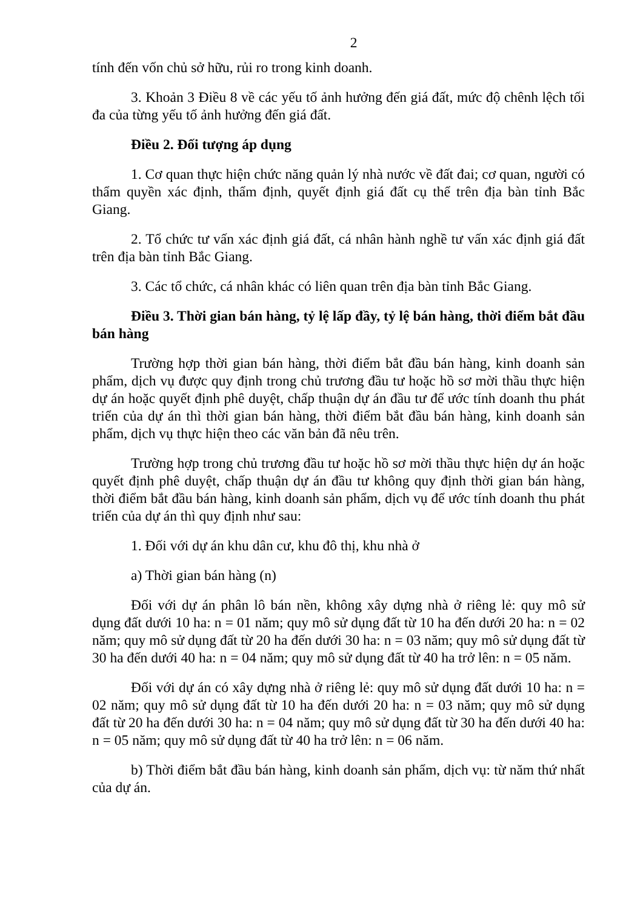2
tính đến vốn chủ sở hữu, rủi ro trong kinh doanh.
3. Khoản 3 Điều 8 về các yếu tố ảnh hưởng đến giá đất, mức độ chênh lệch tối đa của từng yếu tố ảnh hưởng đến giá đất.
Điều 2. Đối tượng áp dụng
1. Cơ quan thực hiện chức năng quản lý nhà nước về đất đai; cơ quan, người có thẩm quyền xác định, thẩm định, quyết định giá đất cụ thể trên địa bàn tỉnh Bắc Giang.
2. Tổ chức tư vấn xác định giá đất, cá nhân hành nghề tư vấn xác định giá đất trên địa bàn tỉnh Bắc Giang.
3. Các tổ chức, cá nhân khác có liên quan trên địa bàn tỉnh Bắc Giang.
Điều 3. Thời gian bán hàng, tỷ lệ lấp đầy, tỷ lệ bán hàng, thời điểm bắt đầu bán hàng
Trường hợp thời gian bán hàng, thời điểm bắt đầu bán hàng, kinh doanh sản phẩm, dịch vụ được quy định trong chủ trương đầu tư hoặc hồ sơ mời thầu thực hiện dự án hoặc quyết định phê duyệt, chấp thuận dự án đầu tư để ước tính doanh thu phát triển của dự án thì thời gian bán hàng, thời điểm bắt đầu bán hàng, kinh doanh sản phẩm, dịch vụ thực hiện theo các văn bản đã nêu trên.
Trường hợp trong chủ trương đầu tư hoặc hồ sơ mời thầu thực hiện dự án hoặc quyết định phê duyệt, chấp thuận dự án đầu tư không quy định thời gian bán hàng, thời điểm bắt đầu bán hàng, kinh doanh sản phẩm, dịch vụ để ước tính doanh thu phát triển của dự án thì quy định như sau:
1. Đối với dự án khu dân cư, khu đô thị, khu nhà ở
a) Thời gian bán hàng (n)
Đối với dự án phân lô bán nền, không xây dựng nhà ở riêng lẻ: quy mô sử dụng đất dưới 10 ha: n = 01 năm; quy mô sử dụng đất từ 10 ha đến dưới 20 ha: n = 02 năm; quy mô sử dụng đất từ 20 ha đến dưới 30 ha: n = 03 năm; quy mô sử dụng đất từ 30 ha đến dưới 40 ha: n = 04 năm; quy mô sử dụng đất từ 40 ha trở lên: n = 05 năm.
Đối với dự án có xây dựng nhà ở riêng lẻ: quy mô sử dụng đất dưới 10 ha: n = 02 năm; quy mô sử dụng đất từ 10 ha đến dưới 20 ha: n = 03 năm; quy mô sử dụng đất từ 20 ha đến dưới 30 ha: n = 04 năm; quy mô sử dụng đất từ 30 ha đến dưới 40 ha: n = 05 năm; quy mô sử dụng đất từ 40 ha trở lên: n = 06 năm.
b) Thời điểm bắt đầu bán hàng, kinh doanh sản phẩm, dịch vụ: từ năm thứ nhất của dự án.